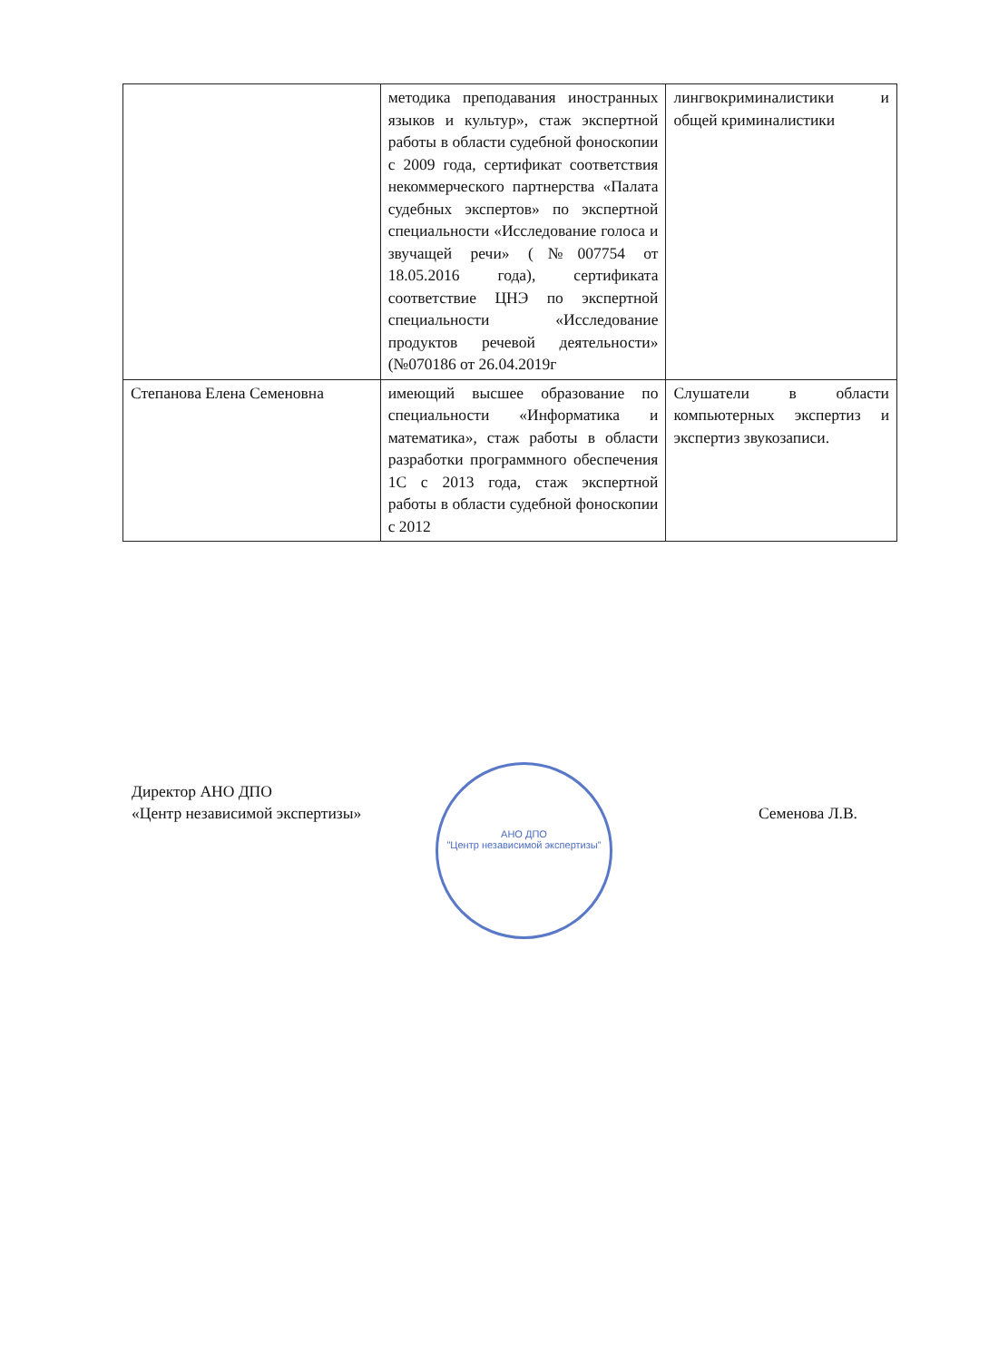| | методика преподавания иностранных языков и культур», стаж экспертной работы в области судебной фоноскопии с 2009 года, сертификат соответствия некоммерческого партнерства «Палата судебных экспертов» по экспертной специальности «Исследование голоса и звучащей речи» (№007754 от 18.05.2016 года), сертификата соответствие ЦНЭ по экспертной специальности «Исследование продуктов речевой деятельности» (№070186 от 26.04.2019г | лингвокриминалистики и общей криминалистики |
| Степанова Елена Семеновна | имеющий высшее образование по специальности «Информатика и математика», стаж работы в области разработки программного обеспечения 1С с 2013 года, стаж экспертной работы в области судебной фоноскопии с 2012 | Слушатели в области компьютерных экспертиз и экспертиз звукозаписи. |
АНО ДПО
"Центр независимой экспертизы"
Директор АНО ДПО
«Центр независимой экспертизы»
Семенова Л.В.